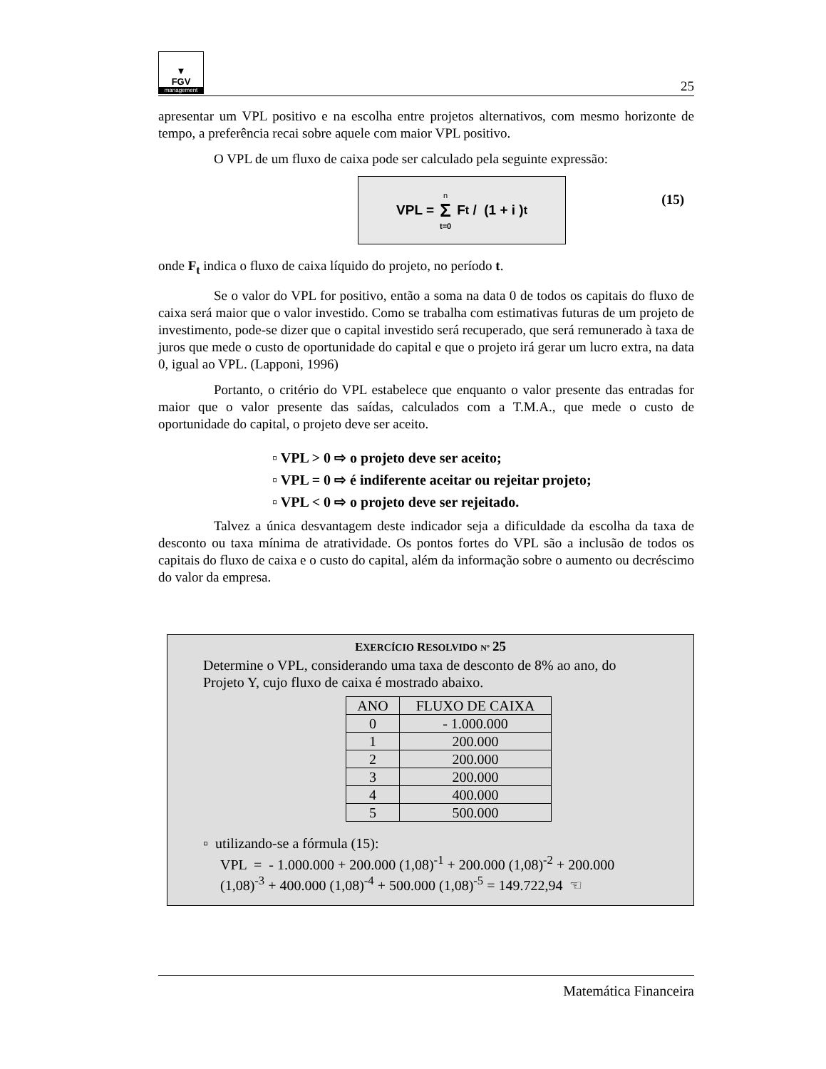▼
FGV
management
25
apresentar um VPL positivo e na escolha entre projetos alternativos, com mesmo horizonte de tempo, a preferência recai sobre aquele com maior VPL positivo.
O VPL de um fluxo de caixa pode ser calculado pela seguinte expressão:
VPL = n Σ t=0 F<sub>t</sub> / (1 + i )<sup>t</sup>
(15)
onde F<sub>t</sub> indica o fluxo de caixa líquido do projeto, no período t.
Se o valor do VPL for positivo, então a soma na data 0 de todos os capitais do fluxo de caixa será maior que o valor investido. Como se trabalha com estimativas futuras de um projeto de investimento, pode-se dizer que o capital investido será recuperado, que será remunerado à taxa de juros que mede o custo de oportunidade do capital e que o projeto irá gerar um lucro extra, na data 0, igual ao VPL. (Lapponi, 1996)
Portanto, o critério do VPL estabelece que enquanto o valor presente das entradas for maior que o valor presente das saídas, calculados com a T.M.A., que mede o custo de oportunidade do capital, o projeto deve ser aceito.
▫ VPL > 0 ⇨ o projeto deve ser aceito;
▫ VPL = 0 ⇨ é indiferente aceitar ou rejeitar projeto;
▫ VPL < 0 ⇨ o projeto deve ser rejeitado.
Talvez a única desvantagem deste indicador seja a dificuldade da escolha da taxa de desconto ou taxa mínima de atratividade. Os pontos fortes do VPL são a inclusão de todos os capitais do fluxo de caixa e o custo do capital, além da informação sobre o aumento ou decréscimo do valor da empresa.
EXERCÍCIO RESOLVIDO Nº 25
Determine o VPL, considerando uma taxa de desconto de 8% ao ano, do Projeto Y, cujo fluxo de caixa é mostrado abaixo.
| ANO | FLUXO DE CAIXA |
| --- | --- |
| 0 | - 1.000.000 |
| 1 | 200.000 |
| 2 | 200.000 |
| 3 | 200.000 |
| 4 | 400.000 |
| 5 | 500.000 |
▫ utilizando-se a fórmula (15):
VPL = - 1.000.000 + 200.000 (1,08)<sup>-1</sup> + 200.000 (1,08)<sup>-2</sup> + 200.000 (1,08)<sup>-3</sup> + 400.000 (1,08)<sup>-4</sup> + 500.000 (1,08)<sup>-5</sup> = 149.722,94 ☜
Matemática Financeira